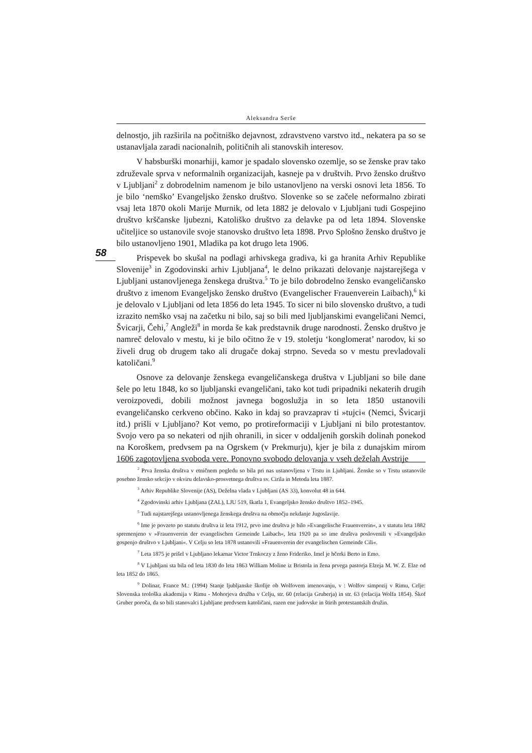Aleksandra Serše
58
delnostjo, jih razširila na počitniško dejavnost, zdravstveno varstvo itd., nekatera pa so se ustanavljala zaradi nacionalnih, političnih ali stanovskih interesov.
V habsburški monarhiji, kamor je spadalo slovensko ozemlje, so se ženske prav tako združevale sprva v neformalnih organizacijah, kasneje pa v društvih. Prvo žensko društvo v Ljubljani<sup>2</sup> z dobrodelnim namenom je bilo ustanovljeno na verski osnovi leta 1856. To je bilo ‘nemško’ Evangeljsko žensko društvo. Slovenke so se začele neformalno zbirati vsaj leta 1870 okoli Marije Murnik, od leta 1882 je delovalo v Ljubljani tudi Gospejino društvo krščanske ljubezni, Katoliško društvo za delavke pa od leta 1894. Slovenske učiteljice so ustanovile svoje stanovsko društvo leta 1898. Prvo Splošno žensko društvo je bilo ustanovljeno 1901, Mladika pa kot drugo leta 1906.
Prispevek bo skušal na podlagi arhivskega gradiva, ki ga hranita Arhiv Republike Slovenije<sup>3</sup> in Zgodovinski arhiv Ljubljana<sup>4</sup>, le delno prikazati delovanje najstarejšega v Ljubljani ustanovljenega ženskega društva.<sup>5</sup> To je bilo dobrodelno žensko evangeličansko društvo z imenom Evangeljsko žensko društvo (Evangelischer Frauenverein Laibach),<sup>6</sup> ki je delovalo v Ljubljani od leta 1856 do leta 1945. To sicer ni bilo slovensko društvo, a tudi izrazito nemško vsaj na začetku ni bilo, saj so bili med ljubljanskimi evangeličani Nemci, Švicarji, Čehi,<sup>7</sup> Angleži<sup>8</sup> in morda še kak predstavnik druge narodnosti. Žensko društvo je namreč delovalo v mestu, ki je bilo očitno že v 19. stoletju ‘konglomerat’ narodov, ki so živeli drug ob drugem tako ali drugače dokaj strpno. Seveda so v mestu prevladovali katoličani.<sup>9</sup>
Osnove za delovanje ženskega evangeličanskega društva v Ljubljani so bile dane šele po letu 1848, ko so ljubljanski evangeličani, tako kot tudi pripadniki nekaterih drugih veroizpovedi, dobili možnost javnega bogoslužja in so leta 1850 ustanovili evangeličansko cerkveno občino. Kako in kdaj so pravzaprav ti »tujci« (Nemci, Švicarji itd.) prišli v Ljubljano? Kot vemo, po protireformaciji v Ljubljani ni bilo protestantov. Svojo vero pa so nekateri od njih ohranili, in sicer v oddaljenih gorskih dolinah ponekod na Koroškem, predvsem pa na Ogrskem (v Prekmurju), kjer je bila z dunajskim mirom 1606 zagotovljena svoboda vere. Ponovno svobodo delovanja v vseh deželah Avstrije
<sup>2</sup> Prva ženska društva v etničnem pogledu so bila pri nas ustanovljena v Trstu in Ljubljani. Ženske so v Trstu ustanovile posebno žensko sekcijo v okviru delavsko-prosvetnega društva sv. Cirila in Metoda leta 1887.
<sup>3</sup> Arhiv Republike Slovenije (AS), Deželna vlada v Ljubljani (AS 33), konvolut 48 in 644.
<sup>4</sup> Zgodovinski arhiv Ljubljana (ZAL), LJU 519, škatla 1, Evangeljsko žensko društvo 1852–1945.
<sup>5</sup> Tudi najstarejšega ustanovljenega ženskega društva na območju nekdanje Jugoslavije.
<sup>6</sup> Ime je povzeto po statutu društva iz leta 1912, prvo ime društva je bilo »Evangelische Frauenverein«, a v statutu leta 1882 spremenjeno v »Frauenverein der evangelischen Gemeinde Laibach«, leta 1920 pa so ime društva poslovenili v »Evangeljsko gospenjo društvo v Ljubljani«. V Celju so leta 1878 ustanovili »Frauenverein der evangelischen Gemeinde Cili«.
<sup>7</sup> Leta 1875 je prišel v Ljubljano lekarnar Victor Trnkoczy z ženo Frideriko. Imel je hčerki Berto in Emo.
<sup>8</sup> V Ljubljani sta bila od leta 1830 do leta 1863 William Moline iz Bristola in žena prvega pastorja Elzeja M. W. Z. Elze od leta 1852 do 1865.
<sup>9</sup> Dolinar, France M.: (1994) Stanje ljubljanske škofije ob Wolfovem imenovanju, v : Wolfov simpozij v Rimu, Celje: Slovenska teološka akademija v Rimu - Mohorjeva družba v Celju, str. 60 (relacija Gruberja) in str. 63 (relacija Wolfa 1854). Škof Gruber poroča, da so bili stanovalci Ljubljane predvsem katoličani, razen ene judovske in štirih protestantskih družin.